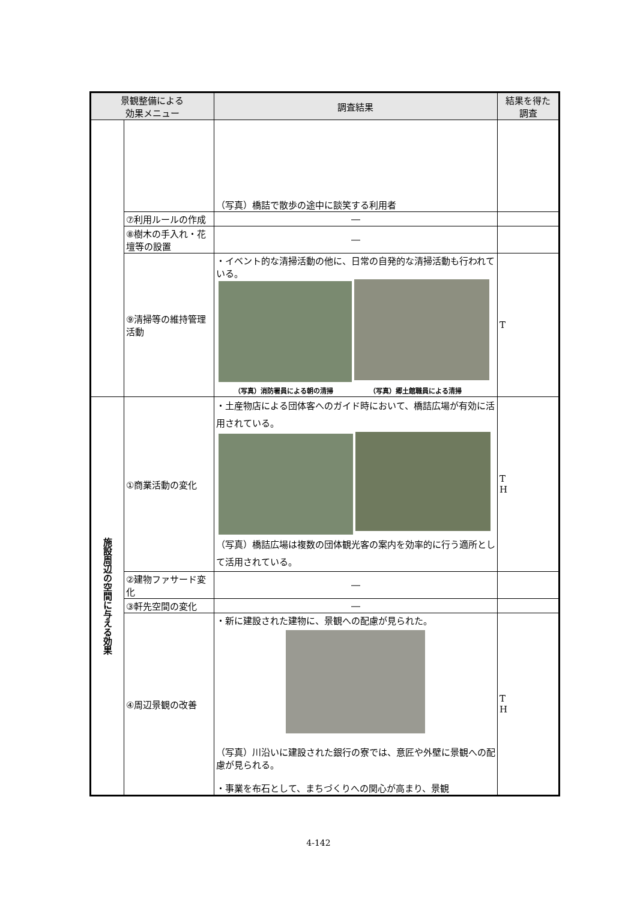| 景観整備による 効果メニュー | | 調査結果 | 結果を得た 調査 |
| --- | --- | --- | --- |
| | | （写真）橋詰で散歩の途中に談笑する利用者 | |
| | ⑦利用ルールの作成 | ― | |
| | ⑧樹木の手入れ・花壇等の設置 | ― | |
| | ⑨清掃等の維持管理活動 | ・イベント的な清掃活動の他に、日常の自発的な清掃活動も行われている。 （写真）消防署員による朝の清掃 （写真）郷土館職員による清掃 | T |
| 施設周辺の空間に与える効果 | ①商業活動の変化 | ・土産物店による団体客へのガイド時において、橋詰広場が有効に活用されている。 （写真）橋詰広場は複数の団体観光客の案内を効率的に行う適所として活用されている。 | T H |
| | ②建物ファサード変化 | ― | |
| | ③軒先空間の変化 | ― | |
| | ④周辺景観の改善 | ・新に建設された建物に、景観への配慮が見られた。 （写真）川沿いに建設された銀行の寮では、意匠や外壁に景観への配慮が見られる。 ・事業を布石として、まちづくりへの関心が高まり、景観 | T H |
4-142